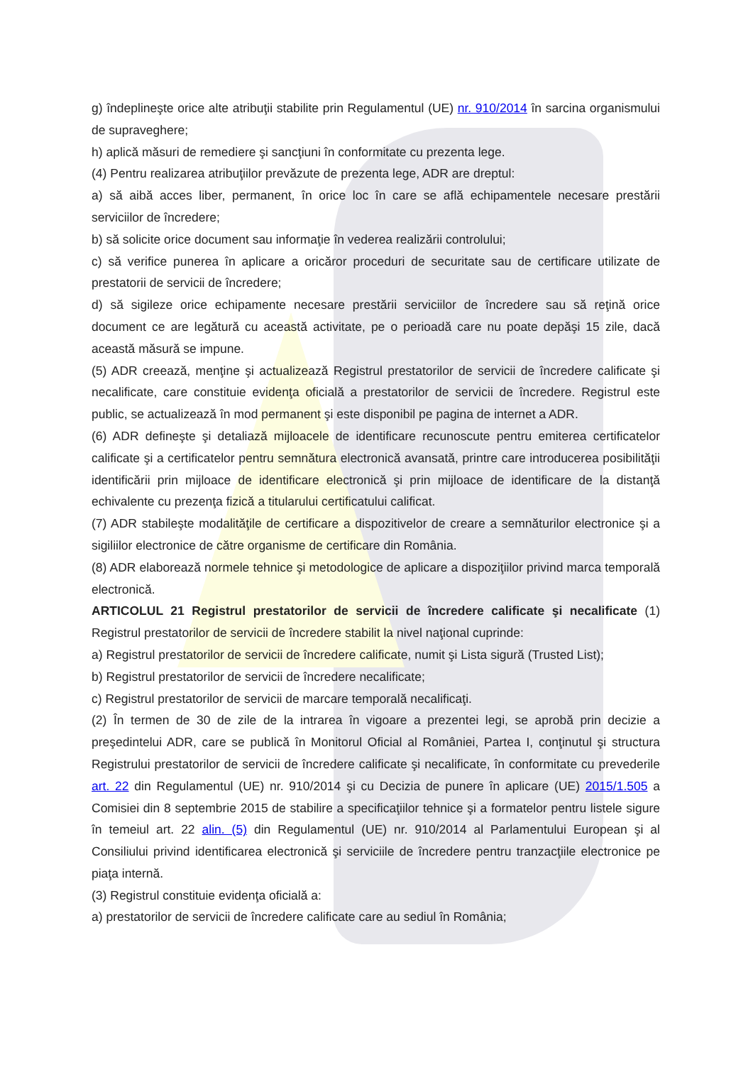g) îndeplineşte orice alte atribuţii stabilite prin Regulamentul (UE) nr. 910/2014 în sarcina organismului de supraveghere;
h) aplică măsuri de remediere şi sancţiuni în conformitate cu prezenta lege.
(4) Pentru realizarea atribuţiilor prevăzute de prezenta lege, ADR are dreptul:
a) să aibă acces liber, permanent, în orice loc în care se află echipamentele necesare prestării serviciilor de încredere;
b) să solicite orice document sau informaţie în vederea realizării controlului;
c) să verifice punerea în aplicare a oricăror proceduri de securitate sau de certificare utilizate de prestatorii de servicii de încredere;
d) să sigileze orice echipamente necesare prestării serviciilor de încredere sau să reţină orice document ce are legătură cu această activitate, pe o perioadă care nu poate depăşi 15 zile, dacă această măsură se impune.
(5) ADR creează, menţine şi actualizează Registrul prestatorilor de servicii de încredere calificate şi necalificate, care constituie evidenţa oficială a prestatorilor de servicii de încredere. Registrul este public, se actualizează în mod permanent şi este disponibil pe pagina de internet a ADR.
(6) ADR defineşte şi detaliază mijloacele de identificare recunoscute pentru emiterea certificatelor calificate şi a certificatelor pentru semnătura electronică avansată, printre care introducerea posibilităţii identificării prin mijloace de identificare electronică şi prin mijloace de identificare de la distanţă echivalente cu prezenţa fizică a titularului certificatului calificat.
(7) ADR stabileşte modalităţile de certificare a dispozitivelor de creare a semnăturilor electronice şi a sigiliilor electronice de către organisme de certificare din România.
(8) ADR elaborează normele tehnice şi metodologice de aplicare a dispoziţiilor privind marca temporală electronică.
ARTICOLUL 21 Registrul prestatorilor de servicii de încredere calificate şi necalificate (1) Registrul prestatorilor de servicii de încredere stabilit la nivel naţional cuprinde:
a) Registrul prestatorilor de servicii de încredere calificate, numit şi Lista sigură (Trusted List);
b) Registrul prestatorilor de servicii de încredere necalificate;
c) Registrul prestatorilor de servicii de marcare temporală necalificaţi.
(2) În termen de 30 de zile de la intrarea în vigoare a prezentei legi, se aprobă prin decizie a preşedintelui ADR, care se publică în Monitorul Oficial al României, Partea I, conţinutul şi structura Registrului prestatorilor de servicii de încredere calificate şi necalificate, în conformitate cu prevederile art. 22 din Regulamentul (UE) nr. 910/2014 şi cu Decizia de punere în aplicare (UE) 2015/1.505 a Comisiei din 8 septembrie 2015 de stabilire a specificaţiilor tehnice şi a formatelor pentru listele sigure în temeiul art. 22 alin. (5) din Regulamentul (UE) nr. 910/2014 al Parlamentului European şi al Consiliului privind identificarea electronică şi serviciile de încredere pentru tranzacţiile electronice pe piaţa internă.
(3) Registrul constituie evidenţa oficială a:
a) prestatorilor de servicii de încredere calificate care au sediul în România;